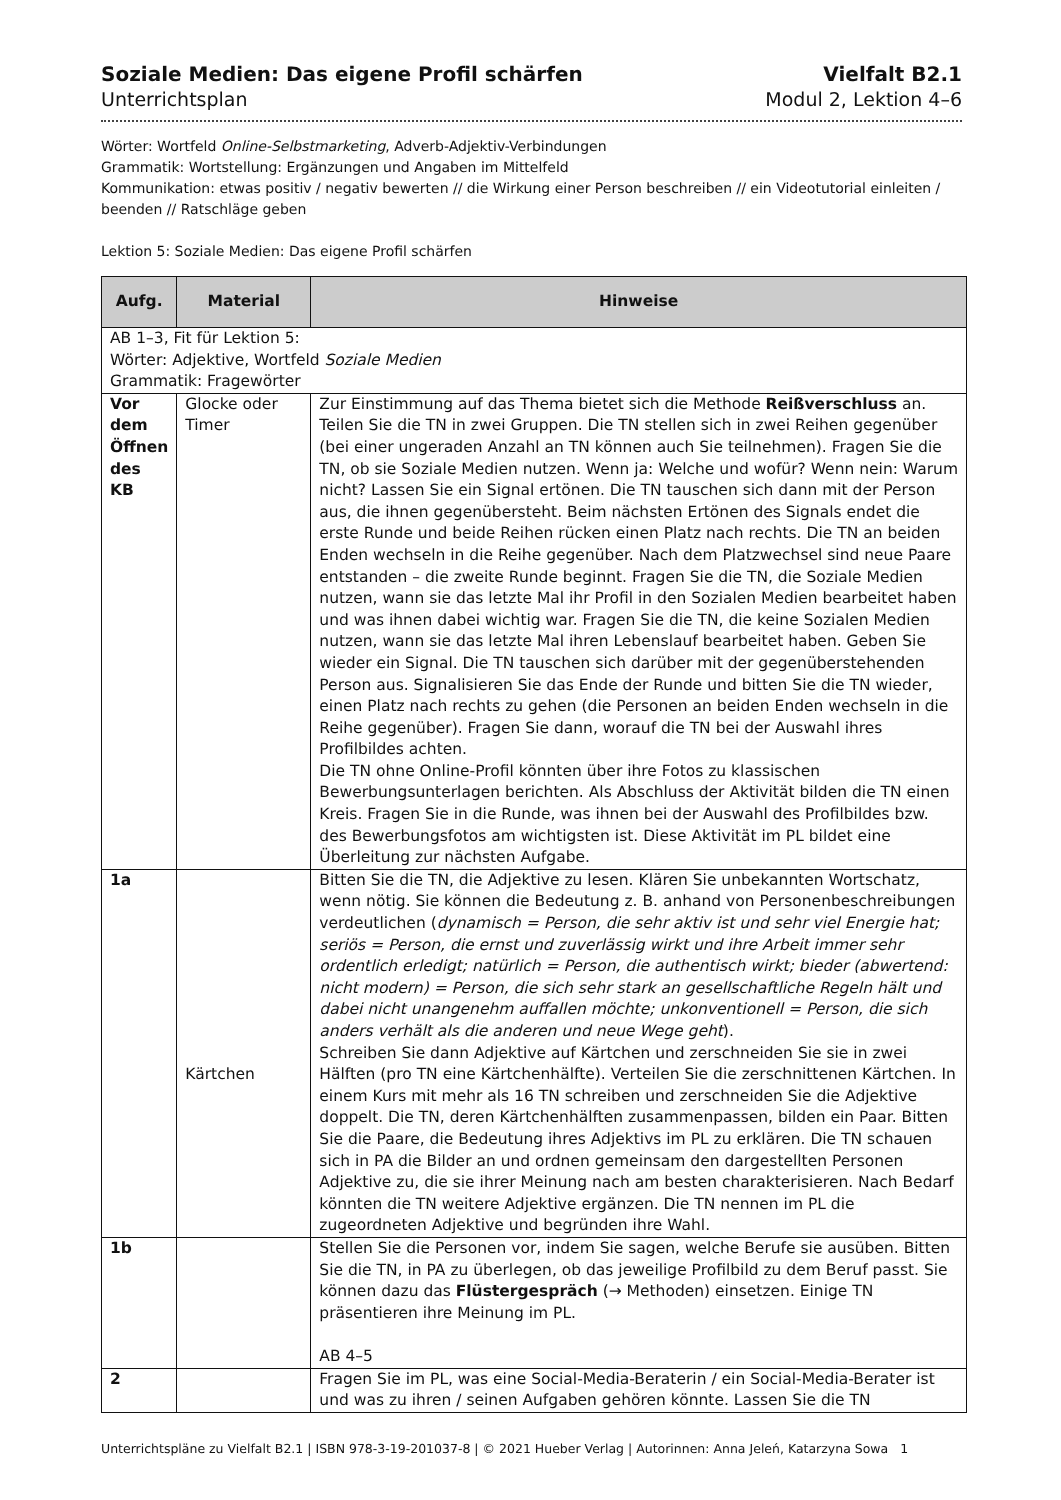Soziale Medien: Das eigene Profil schärfen
Unterrichtsplan
Vielfalt B2.1
Modul 2, Lektion 4–6
Wörter: Wortfeld Online-Selbstmarketing, Adverb-Adjektiv-Verbindungen
Grammatik: Wortstellung: Ergänzungen und Angaben im Mittelfeld
Kommunikation: etwas positiv / negativ bewerten // die Wirkung einer Person beschreiben // ein Videotutorial einleiten / beenden // Ratschläge geben
Lektion 5: Soziale Medien: Das eigene Profil schärfen
| Aufg. | Material | Hinweise |
| --- | --- | --- |
| AB 1–3, Fit für Lektion 5: Wörter: Adjektive, Wortfeld Soziale Medien Grammatik: Fragewörter | | |
| Vor dem Öffnen des KB | Glocke oder Timer | Zur Einstimmung auf das Thema bietet sich die Methode Reißverschluss an. Teilen Sie die TN in zwei Gruppen. Die TN stellen sich in zwei Reihen gegenüber (bei einer ungeraden Anzahl an TN können auch Sie teilnehmen). Fragen Sie die TN, ob sie Soziale Medien nutzen. Wenn ja: Welche und wofür? Wenn nein: Warum nicht? Lassen Sie ein Signal ertönen. Die TN tauschen sich dann mit der Person aus, die ihnen gegenübersteht. Beim nächsten Ertönen des Signals endet die erste Runde und beide Reihen rücken einen Platz nach rechts. Die TN an beiden Enden wechseln in die Reihe gegenüber. Nach dem Platzwechsel sind neue Paare entstanden – die zweite Runde beginnt. Fragen Sie die TN, die Soziale Medien nutzen, wann sie das letzte Mal ihr Profil in den Sozialen Medien bearbeitet haben und was ihnen dabei wichtig war. Fragen Sie die TN, die keine Sozialen Medien nutzen, wann sie das letzte Mal ihren Lebenslauf bearbeitet haben. Geben Sie wieder ein Signal. Die TN tauschen sich darüber mit der gegenüberstehenden Person aus. Signalisieren Sie das Ende der Runde und bitten Sie die TN wieder, einen Platz nach rechts zu gehen (die Personen an beiden Enden wechseln in die Reihe gegenüber). Fragen Sie dann, worauf die TN bei der Auswahl ihres Profilbildes achten. Die TN ohne Online-Profil könnten über ihre Fotos zu klassischen Bewerbungsunterlagen berichten. Als Abschluss der Aktivität bilden die TN einen Kreis. Fragen Sie in die Runde, was ihnen bei der Auswahl des Profilbildes bzw. des Bewerbungsfotos am wichtigsten ist. Diese Aktivität im PL bildet eine Überleitung zur nächsten Aufgabe. |
| 1a | Kärtchen | Bitten Sie die TN, die Adjektive zu lesen. Klären Sie unbekannten Wortschatz, wenn nötig. Sie können die Bedeutung z. B. anhand von Personenbeschreibungen verdeutlichen ( dynamisch = Person, die sehr aktiv ist und sehr viel Energie hat; seriös = Person, die ernst und zuverlässig wirkt und ihre Arbeit immer sehr ordentlich erledigt; natürlich = Person, die authentisch wirkt; bieder (abwertend: nicht modern) = Person, die sich sehr stark an gesellschaftliche Regeln hält und dabei nicht unangenehm auffallen möchte; unkonventionell = Person, die sich anders verhält als die anderen und neue Wege geht ). Schreiben Sie dann Adjektive auf Kärtchen und zerschneiden Sie sie in zwei Hälften (pro TN eine Kärtchenhälfte). Verteilen Sie die zerschnittenen Kärtchen. In einem Kurs mit mehr als 16 TN schreiben und zerschneiden Sie die Adjektive doppelt. Die TN, deren Kärtchenhälften zusammenpassen, bilden ein Paar. Bitten Sie die Paare, die Bedeutung ihres Adjektivs im PL zu erklären. Die TN schauen sich in PA die Bilder an und ordnen gemeinsam den dargestellten Personen Adjektive zu, die sie ihrer Meinung nach am besten charakterisieren. Nach Bedarf könnten die TN weitere Adjektive ergänzen. Die TN nennen im PL die zugeordneten Adjektive und begründen ihre Wahl. |
| 1b | | Stellen Sie die Personen vor, indem Sie sagen, welche Berufe sie ausüben. Bitten Sie die TN, in PA zu überlegen, ob das jeweilige Profilbild zu dem Beruf passt. Sie können dazu das Flüstergespräch (→ Methoden) einsetzen. Einige TN präsentieren ihre Meinung im PL. AB 4–5 |
| 2 | | Fragen Sie im PL, was eine Social-Media-Beraterin / ein Social-Media-Berater ist und was zu ihren / seinen Aufgaben gehören könnte. Lassen Sie die TN |
Unterrichtspläne zu Vielfalt B2.1 | ISBN 978-3-19-201037-8 | © 2021 Hueber Verlag | Autorinnen: Anna Jeleń, Katarzyna Sowa 1